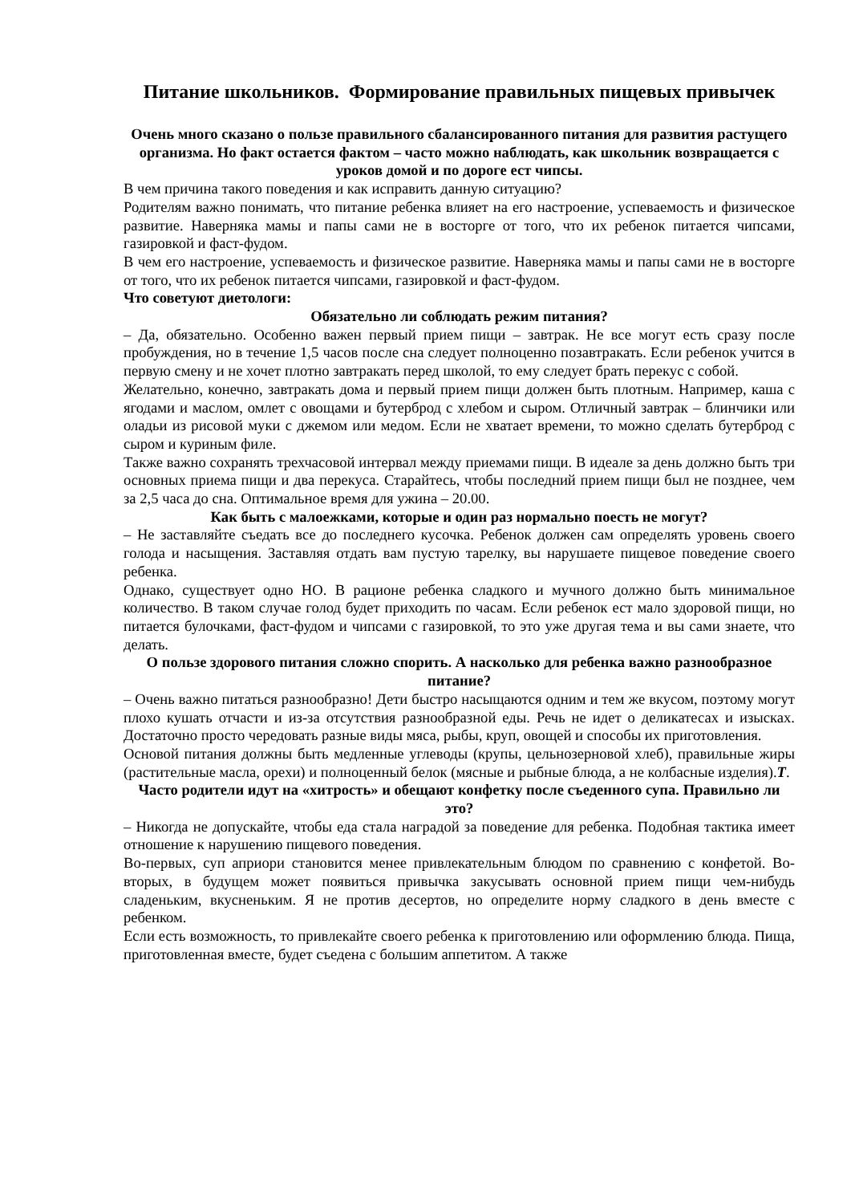Питание школьников. Формирование правильных пищевых привычек
Очень много сказано о пользе правильного сбалансированного питания для развития растущего организма. Но факт остается фактом – часто можно наблюдать, как школьник возвращается с уроков домой и по дороге ест чипсы.
В чем причина такого поведения и как исправить данную ситуацию?
Родителям важно понимать, что питание ребенка влияет на его настроение, успеваемость и физическое развитие. Наверняка мамы и папы сами не в восторге от того, что их ребенок питается чипсами, газировкой и фаст-фудом.
В чем его настроение, успеваемость и физическое развитие. Наверняка мамы и папы сами не в восторге от того, что их ребенок питается чипсами, газировкой и фаст-фудом.
Что советуют диетологи:
Обязательно ли соблюдать режим питания?
– Да, обязательно. Особенно важен первый прием пищи – завтрак. Не все могут есть сразу после пробуждения, но в течение 1,5 часов после сна следует полноценно позавтракать. Если ребенок учится в первую смену и не хочет плотно завтракать перед школой, то ему следует брать перекус с собой.
Желательно, конечно, завтракать дома и первый прием пищи должен быть плотным. Например, каша с ягодами и маслом, омлет с овощами и бутерброд с хлебом и сыром. Отличный завтрак – блинчики или оладьи из рисовой муки с джемом или медом. Если не хватает времени, то можно сделать бутерброд с сыром и куриным филе.
Также важно сохранять трехчасовой интервал между приемами пищи. В идеале за день должно быть три основных приема пищи и два перекуса. Старайтесь, чтобы последний прием пищи был не позднее, чем за 2,5 часа до сна. Оптимальное время для ужина – 20.00.
Как быть с малоежками, которые и один раз нормально поесть не могут?
– Не заставляйте съедать все до последнего кусочка. Ребенок должен сам определять уровень своего голода и насыщения. Заставляя отдать вам пустую тарелку, вы нарушаете пищевое поведение своего ребенка.
Однако, существует одно НО. В рационе ребенка сладкого и мучного должно быть минимальное количество. В таком случае голод будет приходить по часам. Если ребенок ест мало здоровой пищи, но питается булочками, фаст-фудом и чипсами с газировкой, то это уже другая тема и вы сами знаете, что делать.
О пользе здорового питания сложно спорить. А насколько для ребенка важно разнообразное питание?
– Очень важно питаться разнообразно! Дети быстро насыщаются одним и тем же вкусом, поэтому могут плохо кушать отчасти и из-за отсутствия разнообразной еды. Речь не идет о деликатесах и изысках. Достаточно просто чередовать разные виды мяса, рыбы, круп, овощей и способы их приготовления.
Основой питания должны быть медленные углеводы (крупы, цельнозерновой хлеб), правильные жиры (растительные масла, орехи) и полноценный белок (мясные и рыбные блюда, а не колбасные изделия).Т.
Часто родители идут на «хитрость» и обещают конфетку после съеденного супа. Правильно ли это?
– Никогда не допускайте, чтобы еда стала наградой за поведение для ребенка. Подобная тактика имеет отношение к нарушению пищевого поведения.
Во-первых, суп априори становится менее привлекательным блюдом по сравнению с конфетой. Во-вторых, в будущем может появиться привычка закусывать основной прием пищи чем-нибудь сладеньким, вкусненьким. Я не против десертов, но определите норму сладкого в день вместе с ребенком.
Если есть возможность, то привлекайте своего ребенка к приготовлению или оформлению блюда. Пища, приготовленная вместе, будет съедена с большим аппетитом. А также